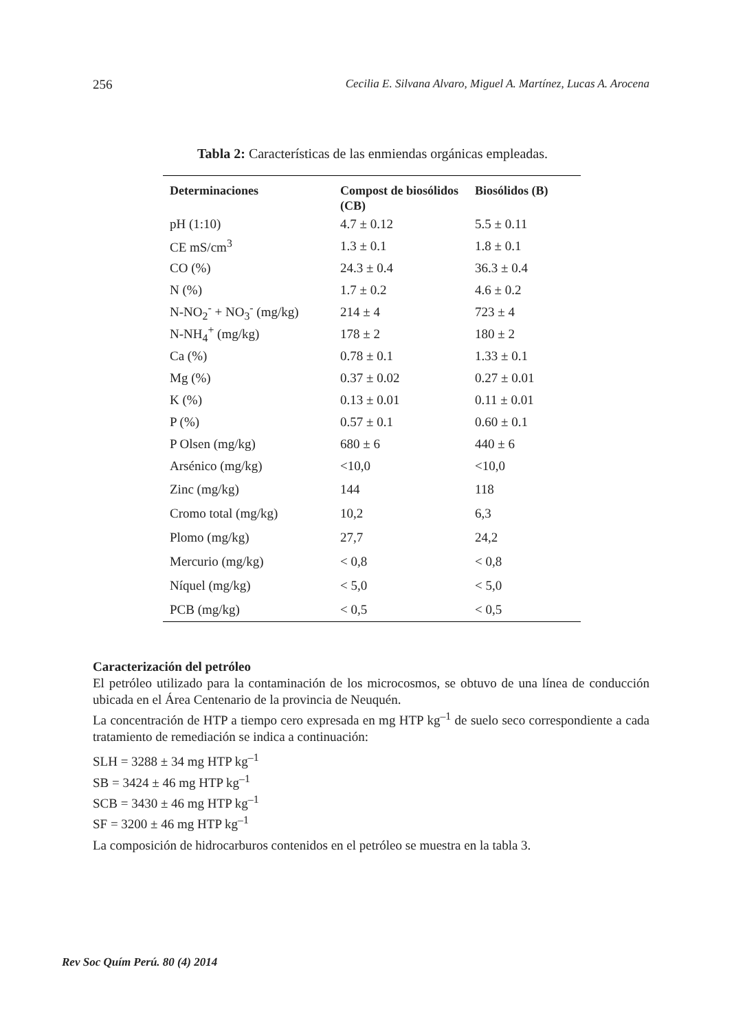256 Cecilia E. Silvana Alvaro, Miguel A. Martínez, Lucas A. Arocena
Tabla 2: Características de las enmiendas orgánicas empleadas.
| Determinaciones | Compost de biosólidos (CB) | Biosólidos (B) |
| --- | --- | --- |
| pH (1:10) | 4.7 ± 0.12 | 5.5 ± 0.11 |
| CE mS/cm<sup>3</sup> | 1.3 ± 0.1 | 1.8 ± 0.1 |
| CO (%) | 24.3 ± 0.4 | 36.3 ± 0.4 |
| N (%) | 1.7 ± 0.2 | 4.6 ± 0.2 |
| N-NO<sub>2</sub><sup>-</sup> + NO<sub>3</sub><sup>-</sup> (mg/kg) | 214 ± 4 | 723 ± 4 |
| N-NH<sub>4</sub><sup>+</sup> (mg/kg) | 178 ± 2 | 180 ± 2 |
| Ca (%) | 0.78 ± 0.1 | 1.33 ± 0.1 |
| Mg (%) | 0.37 ± 0.02 | 0.27 ± 0.01 |
| K (%) | 0.13 ± 0.01 | 0.11 ± 0.01 |
| P (%) | 0.57 ± 0.1 | 0.60 ± 0.1 |
| P Olsen (mg/kg) | 680 ± 6 | 440 ± 6 |
| Arsénico (mg/kg) | <10,0 | <10,0 |
| Zinc (mg/kg) | 144 | 118 |
| Cromo total (mg/kg) | 10,2 | 6,3 |
| Plomo (mg/kg) | 27,7 | 24,2 |
| Mercurio (mg/kg) | < 0,8 | < 0,8 |
| Níquel (mg/kg) | < 5,0 | < 5,0 |
| PCB (mg/kg) | < 0,5 | < 0,5 |
Caracterización del petróleo
El petróleo utilizado para la contaminación de los microcosmos, se obtuvo de una línea de conducción ubicada en el Área Centenario de la provincia de Neuquén.
La concentración de HTP a tiempo cero expresada en mg HTP kg<sup>–1</sup> de suelo seco correspondiente a cada tratamiento de remediación se indica a continuación:
SLH = 3288 ± 34 mg HTP kg<sup>–1</sup>
SB = 3424 ± 46 mg HTP kg<sup>–1</sup>
SCB = 3430 ± 46 mg HTP kg<sup>–1</sup>
SF = 3200 ± 46 mg HTP kg<sup>–1</sup>
La composición de hidrocarburos contenidos en el petróleo se muestra en la tabla 3.
Rev Soc Quím Perú. 80 (4) 2014